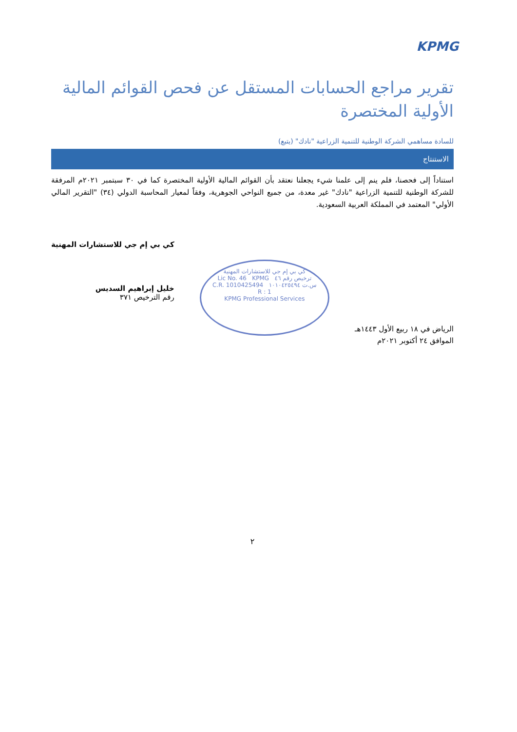KPMG
تقرير مراجع الحسابات المستقل عن فحص القوائم المالية الأولية المختصرة
للسادة مساهمي الشركة الوطنية للتنمية الزراعية "نادك" (يتبع)
الاستنتاج
استناداً إلى فحصنا، فلم ينم إلى علمنا شيء يجعلنا نعتقد بأن القوائم المالية الأولية المختصرة كما في ٣٠ سبتمبر ٢٠٢١م المرفقة للشركة الوطنية للتنمية الزراعية "نادك" غير معدة، من جميع النواحي الجوهرية، وفقاً لمعيار المحاسبة الدولي (٣٤) "التقرير المالي الأولي" المعتمد في المملكة العربية السعودية.
الرياض في ١٨ ربيع الأول ١٤٤٣هـ
الموافق ٢٤ أكتوبر ٢٠٢١م
كي بي إم جي للاستشارات المهنية
Lic No. 46 KPMG ترخيص رقم ٤٦
C.R. 1010425494 س.ت ١٠١٠٤٢٥٤٩٤
R : 1
KPMG Professional Services
كي بي إم جي للاستشارات المهنية
خليل إبراهيم السديس
رقم الترخيص ٣٧١
٢